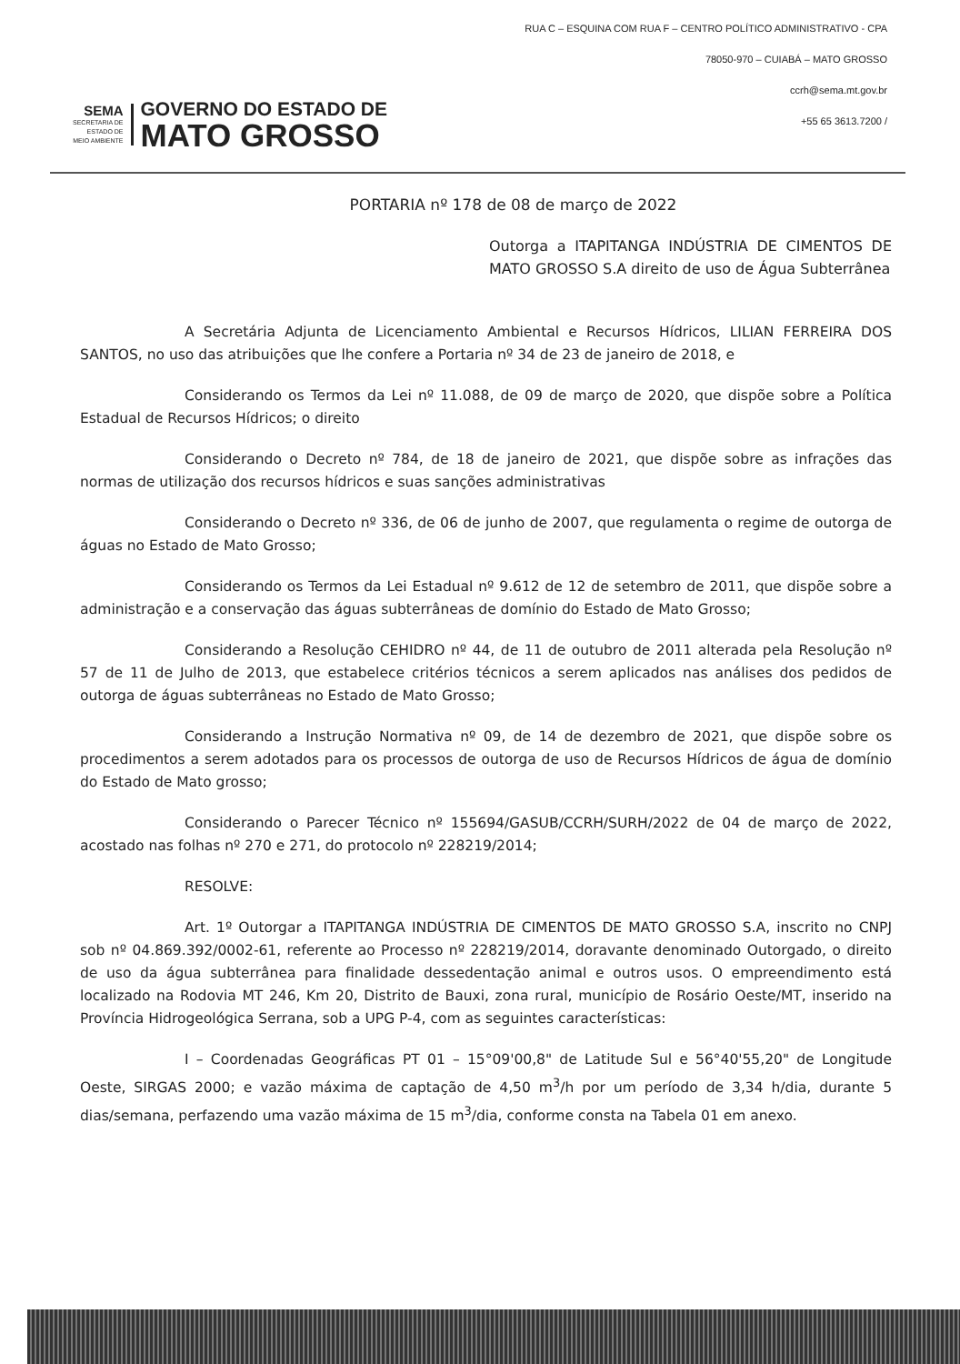SEMA
SECRETARIA DE
ESTADO DE
MEIO AMBIENTE
GOVERNO DO ESTADO DE
MATO GROSSO
RUA C – ESQUINA COM RUA F – CENTRO POLÍTICO ADMINISTRATIVO - CPA
78050-970 – CUIABÁ – MATO GROSSO
ccrh@sema.mt.gov.br
+55 65 3613.7200 /
PORTARIA nº 178 de 08 de março de 2022
Outorga a ITAPITANGA INDÚSTRIA DE CIMENTOS DE MATO GROSSO S.A direito de uso de Água Subterrânea
A Secretária Adjunta de Licenciamento Ambiental e Recursos Hídricos, LILIAN FERREIRA DOS SANTOS, no uso das atribuições que lhe confere a Portaria nº 34 de 23 de janeiro de 2018, e
Considerando os Termos da Lei nº 11.088, de 09 de março de 2020, que dispõe sobre a Política Estadual de Recursos Hídricos; o direito
Considerando o Decreto nº 784, de 18 de janeiro de 2021, que dispõe sobre as infrações das normas de utilização dos recursos hídricos e suas sanções administrativas
Considerando o Decreto nº 336, de 06 de junho de 2007, que regulamenta o regime de outorga de águas no Estado de Mato Grosso;
Considerando os Termos da Lei Estadual nº 9.612 de 12 de setembro de 2011, que dispõe sobre a administração e a conservação das águas subterrâneas de domínio do Estado de Mato Grosso;
Considerando a Resolução CEHIDRO nº 44, de 11 de outubro de 2011 alterada pela Resolução nº 57 de 11 de Julho de 2013, que estabelece critérios técnicos a serem aplicados nas análises dos pedidos de outorga de águas subterrâneas no Estado de Mato Grosso;
Considerando a Instrução Normativa nº 09, de 14 de dezembro de 2021, que dispõe sobre os procedimentos a serem adotados para os processos de outorga de uso de Recursos Hídricos de água de domínio do Estado de Mato grosso;
Considerando o Parecer Técnico nº 155694/GASUB/CCRH/SURH/2022 de 04 de março de 2022, acostado nas folhas nº 270 e 271, do protocolo nº 228219/2014;
RESOLVE:
Art. 1º Outorgar a ITAPITANGA INDÚSTRIA DE CIMENTOS DE MATO GROSSO S.A, inscrito no CNPJ sob nº 04.869.392/0002-61, referente ao Processo nº 228219/2014, doravante denominado Outorgado, o direito de uso da água subterrânea para finalidade dessedentação animal e outros usos. O empreendimento está localizado na Rodovia MT 246, Km 20, Distrito de Bauxi, zona rural, município de Rosário Oeste/MT, inserido na Província Hidrogeológica Serrana, sob a UPG P-4, com as seguintes características:
I – Coordenadas Geográficas PT 01 – 15°09'00,8" de Latitude Sul e 56°40'55,20" de Longitude Oeste, SIRGAS 2000; e vazão máxima de captação de 4,50 m<sup>3</sup>/h por um período de 3,34 h/dia, durante 5 dias/semana, perfazendo uma vazão máxima de 15 m<sup>3</sup>/dia, conforme consta na Tabela 01 em anexo.